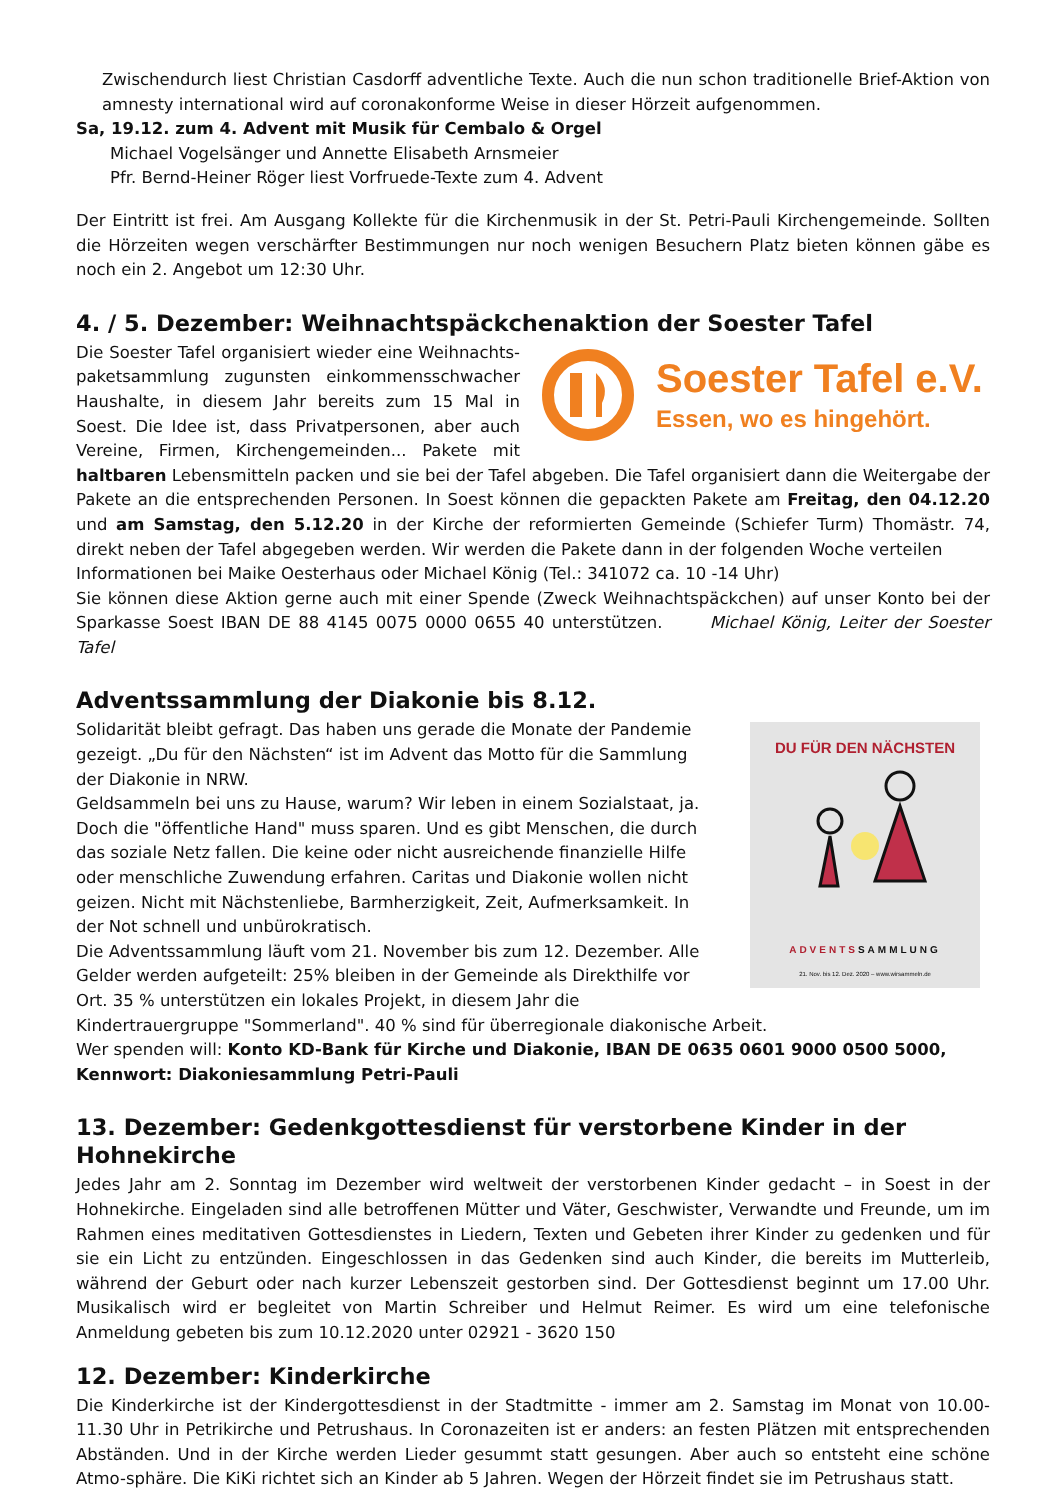Zwischendurch liest Christian Casdorff adventliche Texte. Auch die nun schon traditionelle Brief-Aktion von amnesty international wird auf coronakonforme Weise in dieser Hörzeit aufgenommen.
Sa, 19.12. zum 4. Advent mit Musik für Cembalo & Orgel
Michael Vogelsänger und Annette Elisabeth Arnsmeier
Pfr. Bernd-Heiner Röger liest Vorfruede-Texte zum 4. Advent
Der Eintritt ist frei. Am Ausgang Kollekte für die Kirchenmusik in der St. Petri-Pauli Kirchengemeinde. Sollten die Hörzeiten wegen verschärfter Bestimmungen nur noch wenigen Besuchern Platz bieten können gäbe es noch ein 2. Angebot um 12:30 Uhr.
4. / 5. Dezember: Weihnachtspäckchenaktion der Soester Tafel
Soester Tafel e.V.
Essen, wo es hingehört.
Die Soester Tafel organisiert wieder eine Weihnachts-paketsammlung zugunsten einkommensschwacher Haushalte, in diesem Jahr bereits zum 15 Mal in Soest. Die Idee ist, dass Privatpersonen, aber auch Vereine, Firmen, Kirchengemeinden... Pakete mit haltbaren Lebensmitteln packen und sie bei der Tafel abgeben. Die Tafel organisiert dann die Weitergabe der Pakete an die entsprechenden Personen. In Soest können die gepackten Pakete am Freitag, den 04.12.20 und am Samstag, den 5.12.20 in der Kirche der reformierten Gemeinde (Schiefer Turm) Thomästr. 74, direkt neben der Tafel abgegeben werden. Wir werden die Pakete dann in der folgenden Woche verteilen
Informationen bei Maike Oesterhaus oder Michael König (Tel.: 341072 ca. 10 -14 Uhr)
Sie können diese Aktion gerne auch mit einer Spende (Zweck Weihnachtspäckchen) auf unser Konto bei der Sparkasse Soest IBAN DE 88 4145 0075 0000 0655 40 unterstützen. Michael König, Leiter der Soester Tafel
Adventssammlung der Diakonie bis 8.12.
DU FÜR DEN NÄCHSTEN
ADVENTSSAMMLUNG
21. Nov. bis 12. Dez. 2020 – www.wirsammeln.de
Solidarität bleibt gefragt. Das haben uns gerade die Monate der Pandemie gezeigt. „Du für den Nächsten“ ist im Advent das Motto für die Sammlung der Diakonie in NRW.
Geldsammeln bei uns zu Hause, warum? Wir leben in einem Sozialstaat, ja. Doch die "öffentliche Hand" muss sparen. Und es gibt Menschen, die durch das soziale Netz fallen. Die keine oder nicht ausreichende finanzielle Hilfe oder menschliche Zuwendung erfahren. Caritas und Diakonie wollen nicht geizen. Nicht mit Nächstenliebe, Barmherzigkeit, Zeit, Aufmerksamkeit. In der Not schnell und unbürokratisch.
Die Adventssammlung läuft vom 21. November bis zum 12. Dezember. Alle Gelder werden aufgeteilt: 25% bleiben in der Gemeinde als Direkthilfe vor Ort. 35 % unterstützen ein lokales Projekt, in diesem Jahr die Kindertrauergruppe "Sommerland". 40 % sind für überregionale diakonische Arbeit.
Wer spenden will: Konto KD-Bank für Kirche und Diakonie, IBAN DE 0635 0601 9000 0500 5000, Kennwort: Diakoniesammlung Petri-Pauli
13. Dezember: Gedenkgottesdienst für verstorbene Kinder in der Hohnekirche
Jedes Jahr am 2. Sonntag im Dezember wird weltweit der verstorbenen Kinder gedacht – in Soest in der Hohnekirche. Eingeladen sind alle betroffenen Mütter und Väter, Geschwister, Verwandte und Freunde, um im Rahmen eines meditativen Gottesdienstes in Liedern, Texten und Gebeten ihrer Kinder zu gedenken und für sie ein Licht zu entzünden. Eingeschlossen in das Gedenken sind auch Kinder, die bereits im Mutterleib, während der Geburt oder nach kurzer Lebenszeit gestorben sind. Der Gottesdienst beginnt um 17.00 Uhr. Musikalisch wird er begleitet von Martin Schreiber und Helmut Reimer. Es wird um eine telefonische Anmeldung gebeten bis zum 10.12.2020 unter 02921 - 3620 150
12. Dezember: Kinderkirche
Die Kinderkirche ist der Kindergottesdienst in der Stadtmitte - immer am 2. Samstag im Monat von 10.00-11.30 Uhr in Petrikirche und Petrushaus. In Coronazeiten ist er anders: an festen Plätzen mit entsprechenden Abständen. Und in der Kirche werden Lieder gesummt statt gesungen. Aber auch so entsteht eine schöne Atmo-sphäre. Die KiKi richtet sich an Kinder ab 5 Jahren. Wegen der Hörzeit findet sie im Petrushaus statt.